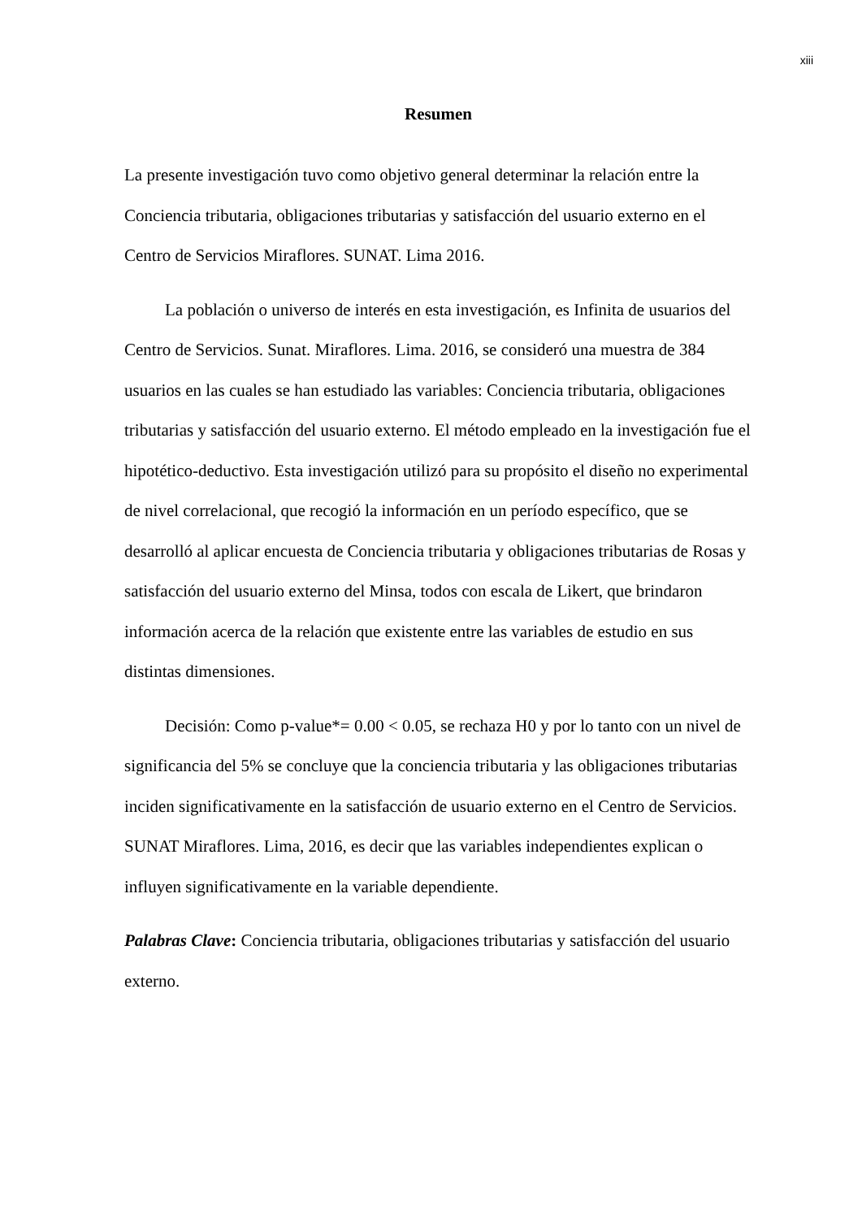xiii
Resumen
La presente investigación tuvo como objetivo general determinar la relación entre la Conciencia tributaria, obligaciones tributarias y satisfacción del usuario externo en el Centro de Servicios Miraflores. SUNAT. Lima 2016.
La población o universo de interés en esta investigación, es Infinita de usuarios del Centro de Servicios. Sunat. Miraflores. Lima. 2016, se consideró una muestra de 384 usuarios en las cuales se han estudiado las variables: Conciencia tributaria, obligaciones tributarias y satisfacción del usuario externo. El método empleado en la investigación fue el hipotético-deductivo. Esta investigación utilizó para su propósito el diseño no experimental de nivel correlacional, que recogió la información en un período específico, que se desarrolló al aplicar encuesta de Conciencia tributaria y obligaciones tributarias de Rosas y satisfacción del usuario externo del Minsa, todos con escala de Likert, que brindaron información acerca de la relación que existente entre las variables de estudio en sus distintas dimensiones.
Decisión: Como p-value*= 0.00 < 0.05, se rechaza H0 y por lo tanto con un nivel de significancia del 5% se concluye que la conciencia tributaria y las obligaciones tributarias inciden significativamente en la satisfacción de usuario externo en el Centro de Servicios. SUNAT Miraflores. Lima, 2016, es decir que las variables independientes explican o influyen significativamente en la variable dependiente.
Palabras Clave: Conciencia tributaria, obligaciones tributarias y satisfacción del usuario externo.